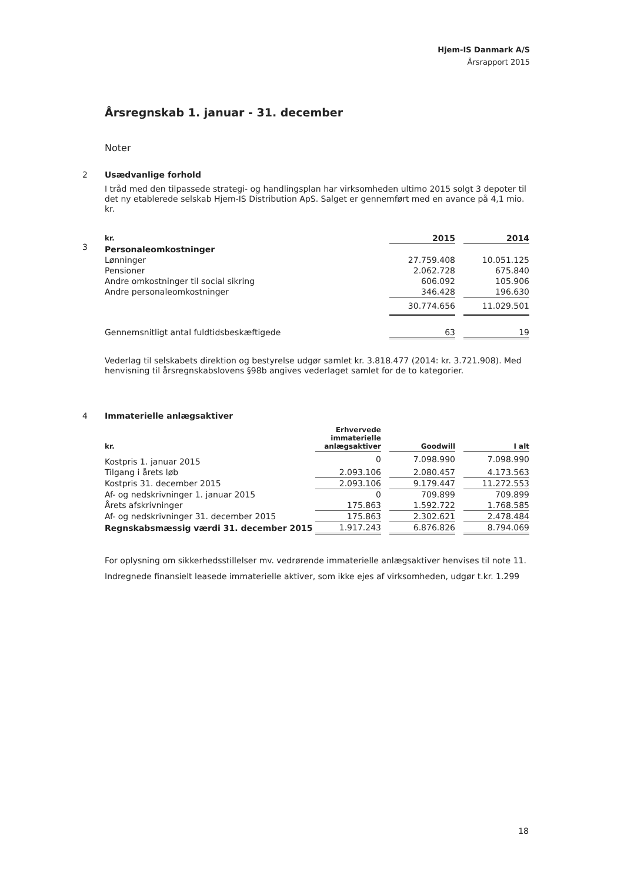Hjem-IS Danmark A/S
Årsrapport 2015
Årsregnskab 1. januar - 31. december
Noter
2 Usædvanlige forhold
I tråd med den tilpassede strategi- og handlingsplan har virksomheden ultimo 2015 solgt 3 depoter til det ny etablerede selskab Hjem-IS Distribution ApS. Salget er gennemført med en avance på 4,1 mio. kr.
3
| kr. | 2015 | | 2014 |
| Personaleomkostninger | | | |
| Lønninger | 27.759.408 | | 10.051.125 |
| Pensioner | 2.062.728 | | 675.840 |
| Andre omkostninger til social sikring | 606.092 | | 105.906 |
| Andre personaleomkostninger | 346.428 | | 196.630 |
| | 30.774.656 | | 11.029.501 |
| Gennemsnitligt antal fuldtidsbeskæftigede | 63 | | 19 |
Vederlag til selskabets direktion og bestyrelse udgør samlet kr. 3.818.477 (2014: kr. 3.721.908). Med henvisning til årsregnskabslovens §98b angives vederlaget samlet for de to kategorier.
4 Immaterielle anlægsaktiver
| kr. | Erhvervede immaterielle anlægsaktiver | | Goodwill | | I alt |
| Kostpris 1. januar 2015 | 0 | | 7.098.990 | | 7.098.990 |
| Tilgang i årets løb | 2.093.106 | | 2.080.457 | | 4.173.563 |
| Kostpris 31. december 2015 | 2.093.106 | | 9.179.447 | | 11.272.553 |
| Af- og nedskrivninger 1. januar 2015 | 0 | | 709.899 | | 709.899 |
| Årets afskrivninger | 175.863 | | 1.592.722 | | 1.768.585 |
| Af- og nedskrivninger 31. december 2015 | 175.863 | | 2.302.621 | | 2.478.484 |
| Regnskabsmæssig værdi 31. december 2015 | 1.917.243 | | 6.876.826 | | 8.794.069 |
For oplysning om sikkerhedsstillelser mv. vedrørende immaterielle anlægsaktiver henvises til note 11.
Indregnede finansielt leasede immaterielle aktiver, som ikke ejes af virksomheden, udgør t.kr. 1.299
18